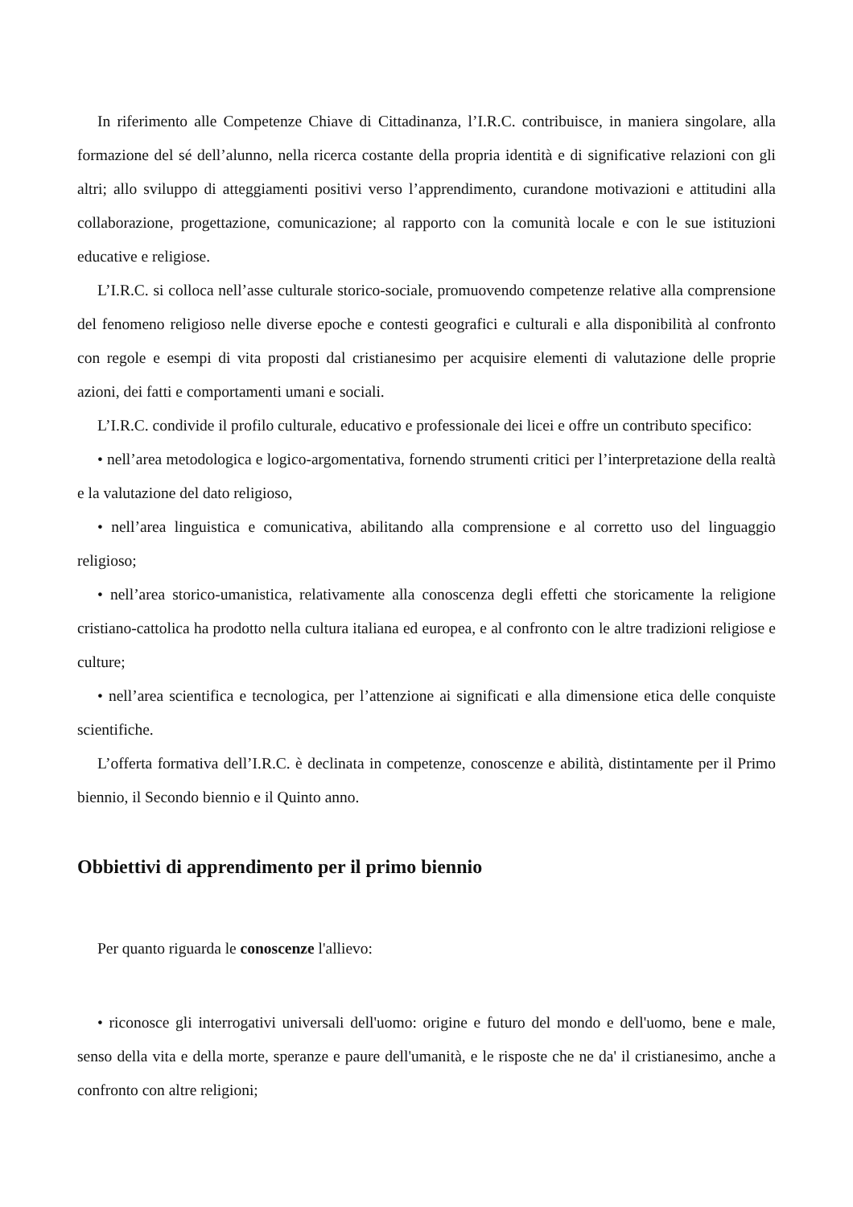In riferimento alle Competenze Chiave di Cittadinanza, l’I.R.C. contribuisce, in maniera singolare, alla formazione del sé dell’alunno, nella ricerca costante della propria identità e di significative relazioni con gli altri; allo sviluppo di atteggiamenti positivi verso l’apprendimento, curandone motivazioni e attitudini alla collaborazione, progettazione, comunicazione; al rapporto con la comunità locale e con le sue istituzioni educative e religiose.
L’I.R.C. si colloca nell’asse culturale storico-sociale, promuovendo competenze relative alla comprensione del fenomeno religioso nelle diverse epoche e contesti geografici e culturali e alla disponibilità al confronto con regole e esempi di vita proposti dal cristianesimo per acquisire elementi di valutazione delle proprie azioni, dei fatti e comportamenti umani e sociali.
L’I.R.C. condivide il profilo culturale, educativo e professionale dei licei e offre un contributo specifico:
• nell’area metodologica e logico-argomentativa, fornendo strumenti critici per l’interpretazione della realtà e la valutazione del dato religioso,
• nell’area linguistica e comunicativa, abilitando alla comprensione e al corretto uso del linguaggio religioso;
• nell’area storico-umanistica, relativamente alla conoscenza degli effetti che storicamente la religione cristiano-cattolica ha prodotto nella cultura italiana ed europea, e al confronto con le altre tradizioni religiose e culture;
• nell’area scientifica e tecnologica, per l’attenzione ai significati e alla dimensione etica delle conquiste scientifiche.
L’offerta formativa dell’I.R.C. è declinata in competenze, conoscenze e abilità, distintamente per il Primo biennio, il Secondo biennio e il Quinto anno.
Obbiettivi di apprendimento per il primo biennio
Per quanto riguarda le conoscenze l'allievo:
• riconosce gli interrogativi universali dell'uomo: origine e futuro del mondo e dell'uomo, bene e male, senso della vita e della morte, speranze e paure dell'umanità, e le risposte che ne da' il cristianesimo, anche a confronto con altre religioni;